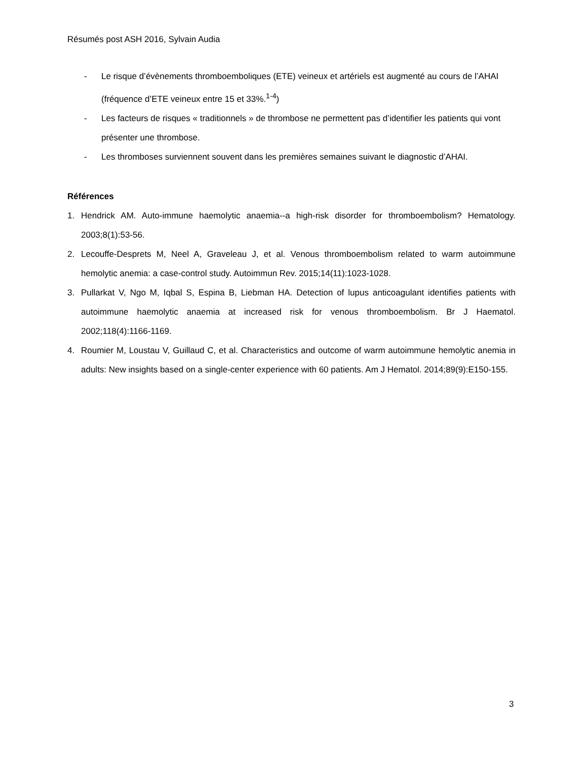Résumés post ASH 2016, Sylvain Audia
- Le risque d’évènements thromboemboliques (ETE) veineux et artériels est augmenté au cours de l’AHAI (fréquence d’ETE veineux entre 15 et 33%.<sup>1-4</sup>)
- Les facteurs de risques « traditionnels » de thrombose ne permettent pas d’identifier les patients qui vont présenter une thrombose.
- Les thromboses surviennent souvent dans les premières semaines suivant le diagnostic d’AHAI.
Références
1. Hendrick AM. Auto-immune haemolytic anaemia--a high-risk disorder for thromboembolism? Hematology. 2003;8(1):53-56.
2. Lecouffe-Desprets M, Neel A, Graveleau J, et al. Venous thromboembolism related to warm autoimmune hemolytic anemia: a case-control study. Autoimmun Rev. 2015;14(11):1023-1028.
3. Pullarkat V, Ngo M, Iqbal S, Espina B, Liebman HA. Detection of lupus anticoagulant identifies patients with autoimmune haemolytic anaemia at increased risk for venous thromboembolism. Br J Haematol. 2002;118(4):1166-1169.
4. Roumier M, Loustau V, Guillaud C, et al. Characteristics and outcome of warm autoimmune hemolytic anemia in adults: New insights based on a single-center experience with 60 patients. Am J Hematol. 2014;89(9):E150-155.
3